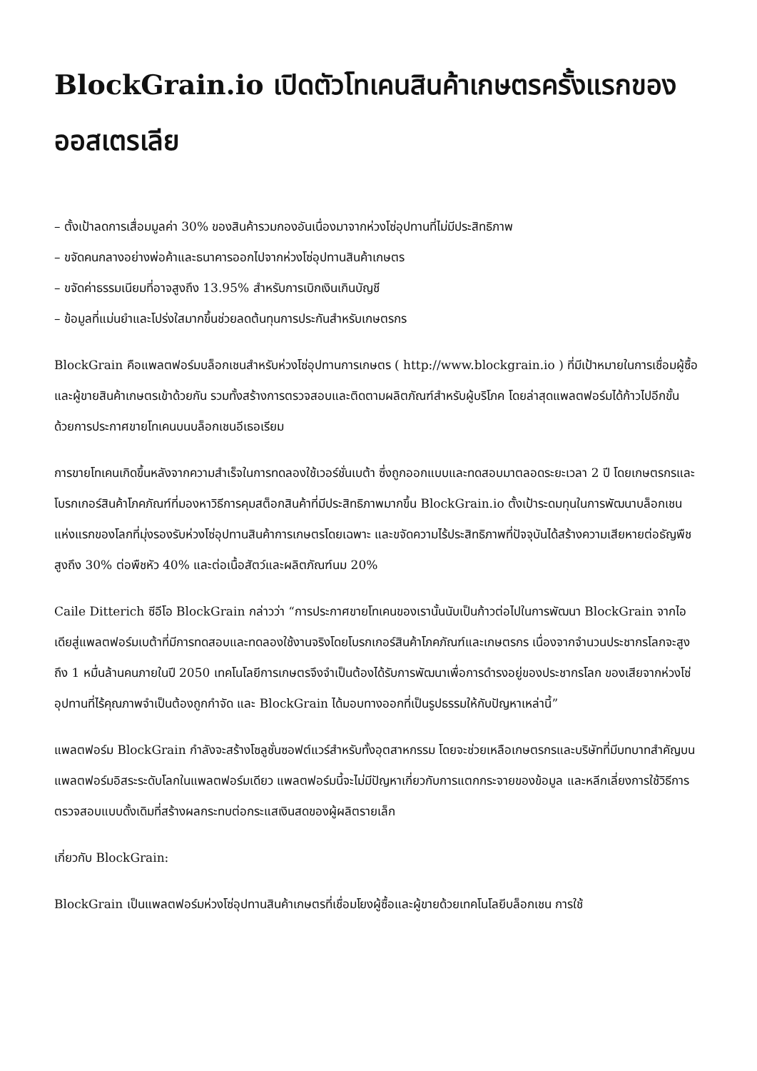BlockGrain.io เปิดตัวโทเคนสินค้าเกษตรครั้งแรกของออสเตรเลีย
– ตั้งเป้าลดการเสื่อมมูลค่า 30% ของสินค้ารวมกองอันเนื่องมาจากห่วงโซ่อุปทานที่ไม่มีประสิทธิภาพ
– ขจัดคนกลางอย่างพ่อค้าและธนาคารออกไปจากห่วงโซ่อุปทานสินค้าเกษตร
– ขจัดค่าธรรมเนียมที่อาจสูงถึง 13.95% สำหรับการเบิกเงินเกินบัญชี
– ข้อมูลที่แม่นยำและโปร่งใสมากขึ้นช่วยลดต้นทุนการประกันสำหรับเกษตรกร
BlockGrain คือแพลตฟอร์มบล็อกเชนสำหรับห่วงโซ่อุปทานการเกษตร ( http://www.blockgrain.io ) ที่มีเป้าหมายในการเชื่อมผู้ซื้อและผู้ขายสินค้าเกษตรเข้าด้วยกัน รวมทั้งสร้างการตรวจสอบและติดตามผลิตภัณฑ์สำหรับผู้บริโภค โดยล่าสุดแพลตฟอร์มได้ก้าวไปอีกขั้น ด้วยการประกาศขายโทเคนบนบล็อกเชนอีเธอเรียม
การขายโทเคนเกิดขึ้นหลังจากความสำเร็จในการทดลองใช้เวอร์ชั่นเบต้า ซึ่งถูกออกแบบและทดสอบมาตลอดระยะเวลา 2 ปี โดยเกษตรกรและโบรกเกอร์สินค้าโภคภัณฑ์ที่มองหาวิธีการคุมสต็อกสินค้าที่มีประสิทธิภาพมากขึ้น BlockGrain.io ตั้งเป้าระดมทุนในการพัฒนาบล็อกเชนแห่งแรกของโลกที่มุ่งรองรับห่วงโซ่อุปทานสินค้าการเกษตรโดยเฉพาะ และขจัดความไร้ประสิทธิภาพที่ปัจจุบันได้สร้างความเสียหายต่อธัญพืชสูงถึง 30% ต่อพืชหัว 40% และต่อเนื้อสัตว์และผลิตภัณฑ์นม 20%
Caile Ditterich ซีอีโอ BlockGrain กล่าวว่า “การประกาศขายโทเคนของเรานั้นนับเป็นก้าวต่อไปในการพัฒนา BlockGrain จากไอเดียสู่แพลตฟอร์มเบต้าที่มีการทดสอบและทดลองใช้งานจริงโดยโบรกเกอร์สินค้าโภคภัณฑ์และเกษตรกร เนื่องจากจำนวนประชากรโลกจะสูงถึง 1 หมื่นล้านคนภายในปี 2050 เทคโนโลยีการเกษตรจึงจำเป็นต้องได้รับการพัฒนาเพื่อการดำรงอยู่ของประชากรโลก ของเสียจากห่วงโซ่อุปทานที่ไร้คุณภาพจำเป็นต้องถูกกำจัด และ BlockGrain ได้มอบทางออกที่เป็นรูปธรรมให้กับปัญหาเหล่านี้”
แพลตฟอร์ม BlockGrain กำลังจะสร้างโซลูชั่นซอฟต์แวร์สำหรับทั้งอุตสาหกรรม โดยจะช่วยเหลือเกษตรกรและบริษัทที่มีบทบาทสำคัญบนแพลตฟอร์มอิสระระดับโลกในแพลตฟอร์มเดียว แพลตฟอร์มนี้จะไม่มีปัญหาเกี่ยวกับการแตกกระจายของข้อมูล และหลีกเลี่ยงการใช้วิธีการตรวจสอบแบบดั้งเดิมที่สร้างผลกระทบต่อกระแสเงินสดของผู้ผลิตรายเล็ก
เกี่ยวกับ BlockGrain:
BlockGrain เป็นแพลตฟอร์มห่วงโซ่อุปทานสินค้าเกษตรที่เชื่อมโยงผู้ซื้อและผู้ขายด้วยเทคโนโลยีบล็อกเชน การใช้